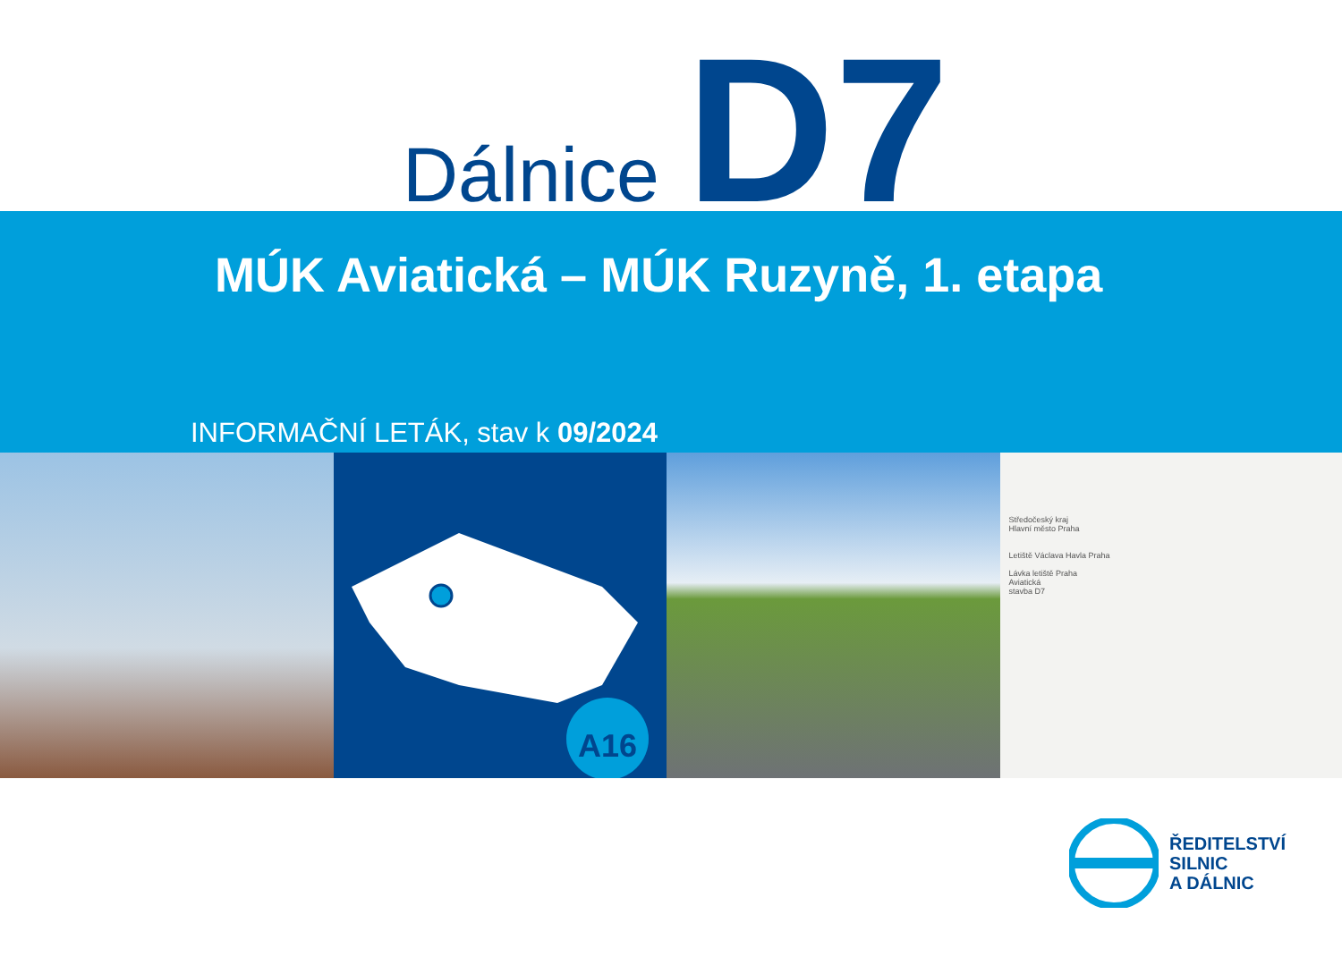Dálnice D7
MÚK Aviatická – MÚK Ruzyně, 1. etapa
INFORMAČNÍ LETÁK, stav k 09/2024
A16
Středočeský kraj
Hlavní město Praha
Letiště Václava Havla Praha
Lávka letiště Praha
Aviatická
stavba D7
ŘEDITELSTVÍ
SILNIC
A DÁLNIC